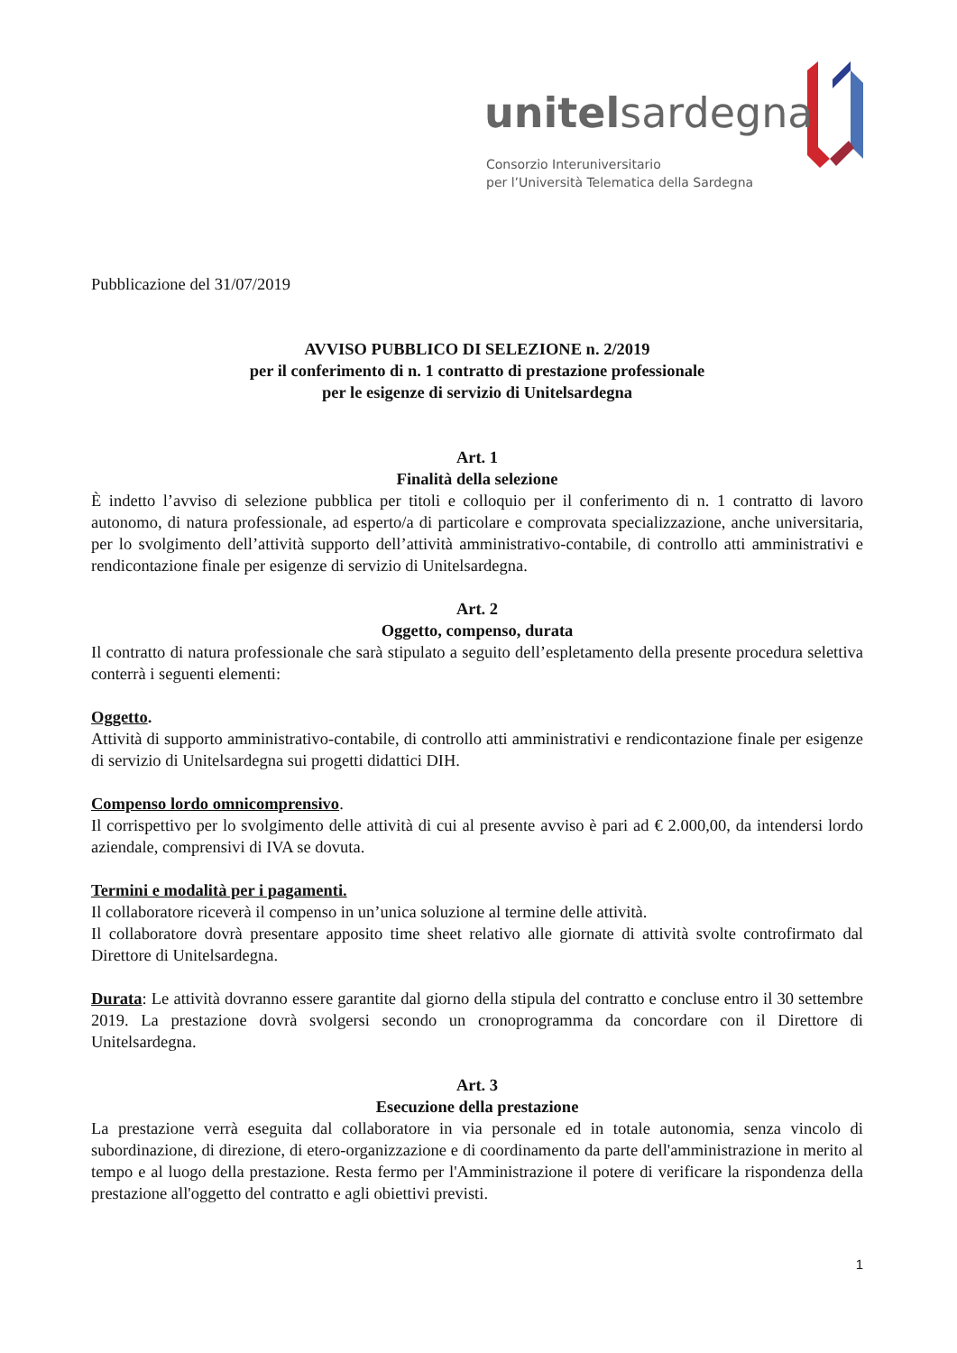unitelsardegna
Consorzio Interuniversitario
per l’Università Telematica della Sardegna
Pubblicazione del 31/07/2019
AVVISO PUBBLICO DI SELEZIONE n. 2/2019
per il conferimento di n. 1 contratto di prestazione professionale
per le esigenze di servizio di Unitelsardegna
Art. 1
Finalità della selezione
È indetto l’avviso di selezione pubblica per titoli e colloquio per il conferimento di n. 1 contratto di lavoro autonomo, di natura professionale, ad esperto/a di particolare e comprovata specializzazione, anche universitaria, per lo svolgimento dell’attività supporto dell’attività amministrativo-contabile, di controllo atti amministrativi e rendicontazione finale per esigenze di servizio di Unitelsardegna.
Art. 2
Oggetto, compenso, durata
Il contratto di natura professionale che sarà stipulato a seguito dell’espletamento della presente procedura selettiva conterrà i seguenti elementi:
Oggetto.
Attività di supporto amministrativo-contabile, di controllo atti amministrativi e rendicontazione finale per esigenze di servizio di Unitelsardegna sui progetti didattici DIH.
Compenso lordo omnicomprensivo.
Il corrispettivo per lo svolgimento delle attività di cui al presente avviso è pari ad € 2.000,00, da intendersi lordo aziendale, comprensivi di IVA se dovuta.
Termini e modalità per i pagamenti.
Il collaboratore riceverà il compenso in un’unica soluzione al termine delle attività.
Il collaboratore dovrà presentare apposito time sheet relativo alle giornate di attività svolte controfirmato dal Direttore di Unitelsardegna.
Durata: Le attività dovranno essere garantite dal giorno della stipula del contratto e concluse entro il 30 settembre 2019. La prestazione dovrà svolgersi secondo un cronoprogramma da concordare con il Direttore di Unitelsardegna.
Art. 3
Esecuzione della prestazione
La prestazione verrà eseguita dal collaboratore in via personale ed in totale autonomia, senza vincolo di subordinazione, di direzione, di etero-organizzazione e di coordinamento da parte dell'amministrazione in merito al tempo e al luogo della prestazione. Resta fermo per l'Amministrazione il potere di verificare la rispondenza della prestazione all'oggetto del contratto e agli obiettivi previsti.
1